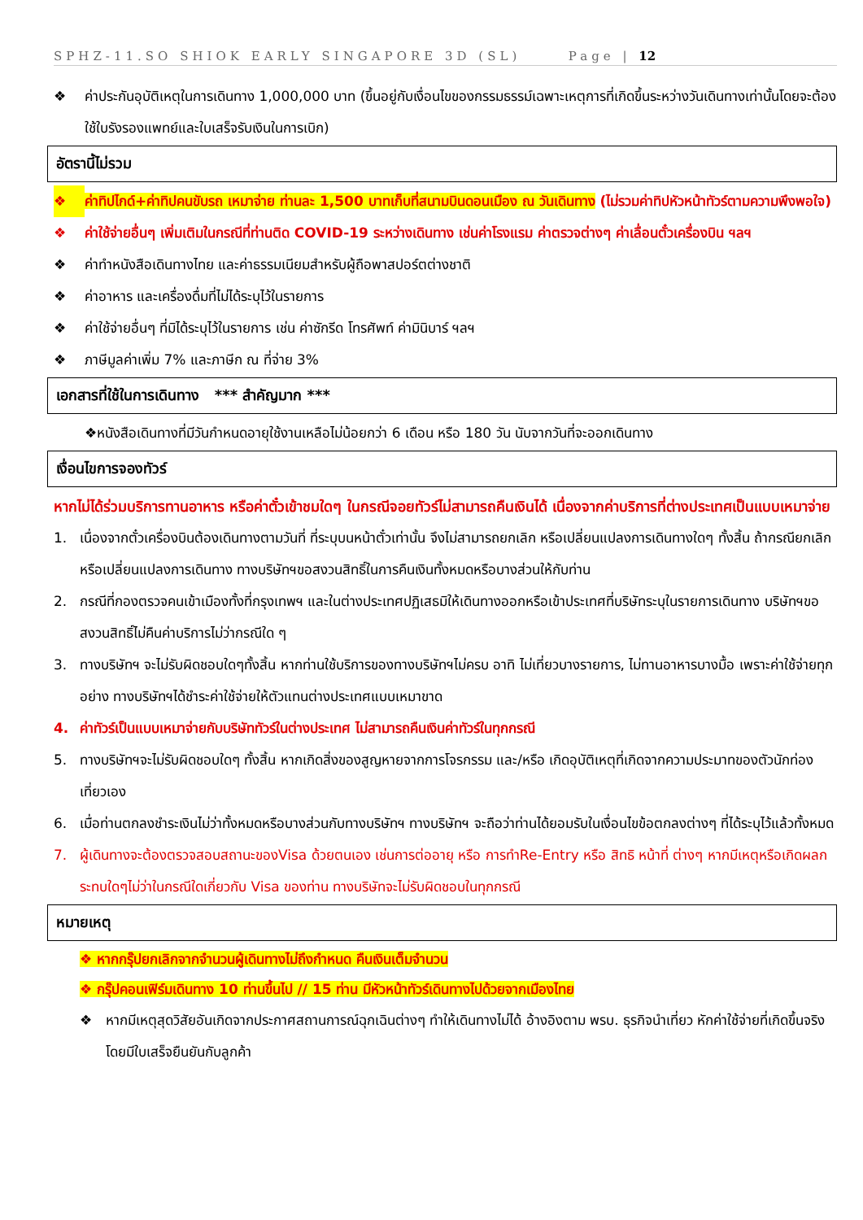SPHZ-11.SO SHIOK EARLY SINGAPORE 3D (SL) Page | 12
❖ ค่าประกันอุบัติเหตุในการเดินทาง 1,000,000 บาท (ขึ้นอยู่กับเงื่อนไขของกรรมธรรม์เฉพาะเหตุการที่เกิดขึ้นระหว่างวันเดินทางเท่านั้นโดยจะต้องใช้ใบรังรองแพทย์และใบเสร็จรับเงินในการเบิก)
อัตรานี้ไม่รวม
❖ ค่าทิปไกด์+ค่าทิปคนขับรถ เหมาจ่าย ท่านละ 1,500 บาทเก็บที่สนามบินดอนเมือง ณ วันเดินทาง (ไม่รวมค่าทิปหัวหน้าทัวร์ตามความพึงพอใจ)
❖ ค่าใช้จ่ายอื่นๆ เพิ่มเติมในกรณีที่ท่านติด COVID-19 ระหว่างเดินทาง เช่นค่าโรงแรม ค่าตรวจต่างๆ ค่าเลื่อนตั๋วเครื่องบิน ฯลฯ
❖ ค่าทำหนังสือเดินทางไทย และค่าธรรมเนียมสำหรับผู้ถือพาสปอร์ตต่างชาติ
❖ ค่าอาหาร และเครื่องดื่มที่ไม่ได้ระบุไว้ในรายการ
❖ ค่าใช้จ่ายอื่นๆ ที่มิได้ระบุไว้ในรายการ เช่น ค่าซักรีด โทรศัพท์ ค่ามินิบาร์ ฯลฯ
❖ ภาษีมูลค่าเพิ่ม 7% และภาษีก ณ ที่จ่าย 3%
เอกสารที่ใช้ในการเดินทาง *** สำคัญมาก ***
❖หนังสือเดินทางที่มีวันกำหนดอายุใช้งานเหลือไม่น้อยกว่า 6 เดือน หรือ 180 วัน นับจากวันที่จะออกเดินทาง
เงื่อนไขการจองทัวร์
หากไม่ได้ร่วมบริการทานอาหาร หรือค่าตั๋วเข้าชมใดๆ ในกรณีจอยทัวร์ไม่สามารถคืนเงินได้ เนื่องจากค่าบริการที่ต่างประเทศเป็นแบบเหมาจ่าย
1. เนื่องจากตั๋วเครื่องบินต้องเดินทางตามวันที่ ที่ระบุบนหน้าตั๋วเท่านั้น จึงไม่สามารถยกเลิก หรือเปลี่ยนแปลงการเดินทางใดๆ ทั้งสิ้น ถ้ากรณียกเลิก หรือเปลี่ยนแปลงการเดินทาง ทางบริษัทฯขอสงวนสิทธิ์ในการคืนเงินทั้งหมดหรือบางส่วนให้กับท่าน
2. กรณีที่กองตรวจคนเข้าเมืองทั้งที่กรุงเทพฯ และในต่างประเทศปฏิเสธมิให้เดินทางออกหรือเข้าประเทศที่บริษัทระบุในรายการเดินทาง บริษัทฯขอสงวนสิทธิ์ไม่คืนค่าบริการไม่ว่ากรณีใด ๆ
3. ทางบริษัทฯ จะไม่รับผิดชอบใดๆทั้งสิ้น หากท่านใช้บริการของทางบริษัทฯไม่ครบ อาทิ ไม่เที่ยวบางรายการ, ไม่ทานอาหารบางมื้อ เพราะค่าใช้จ่ายทุกอย่าง ทางบริษัทฯได้ชำระค่าใช้จ่ายให้ตัวแทนต่างประเทศแบบเหมาขาด
4. ค่าทัวร์เป็นแบบเหมาจ่ายกับบริษัททัวร์ในต่างประเทศ ไม่สามารถคืนเงินค่าทัวร์ในทุกกรณี
5. ทางบริษัทฯจะไม่รับผิดชอบใดๆ ทั้งสิ้น หากเกิดสิ่งของสูญหายจากการโจรกรรม และ/หรือ เกิดอุบัติเหตุที่เกิดจากความประมาทของตัวนักท่องเที่ยวเอง
6. เมื่อท่านตกลงชำระเงินไม่ว่าทั้งหมดหรือบางส่วนกับทางบริษัทฯ ทางบริษัทฯ จะถือว่าท่านได้ยอมรับในเงื่อนไขข้อตกลงต่างๆ ที่ได้ระบุไว้แล้วทั้งหมด
7. ผู้เดินทางจะต้องตรวจสอบสถานะของVisa ด้วยตนเอง เช่นการต่ออายุ หรือ การทำRe-Entry หรือ สิทธิ หน้าที่ ต่างๆ หากมีเหตุหรือเกิดผลกระทบใดๆไม่ว่าในกรณีใดเกี่ยวกับ Visa ของท่าน ทางบริษัทจะไม่รับผิดชอบในทุกกรณี
หมายเหตุ
❖ หากกรุ๊ปยกเลิกจากจำนวนผู้เดินทางไม่ถึงกำหนด คืนเงินเต็มจำนวน
❖ กรุ๊ปคอนเฟิร์มเดินทาง 10 ท่านขึ้นไป // 15 ท่าน มีหัวหน้าทัวร์เดินทางไปด้วยจากเมืองไทย
❖ หากมีเหตุสุดวิสัยอันเกิดจากประกาศสถานการณ์ฉุกเฉินต่างๆ ทำให้เดินทางไม่ได้ อ้างอิงตาม พรบ. ธุรกิจนำเที่ยว หักค่าใช้จ่ายที่เกิดขึ้นจริงโดยมีใบเสร็จยืนยันกับลูกค้า